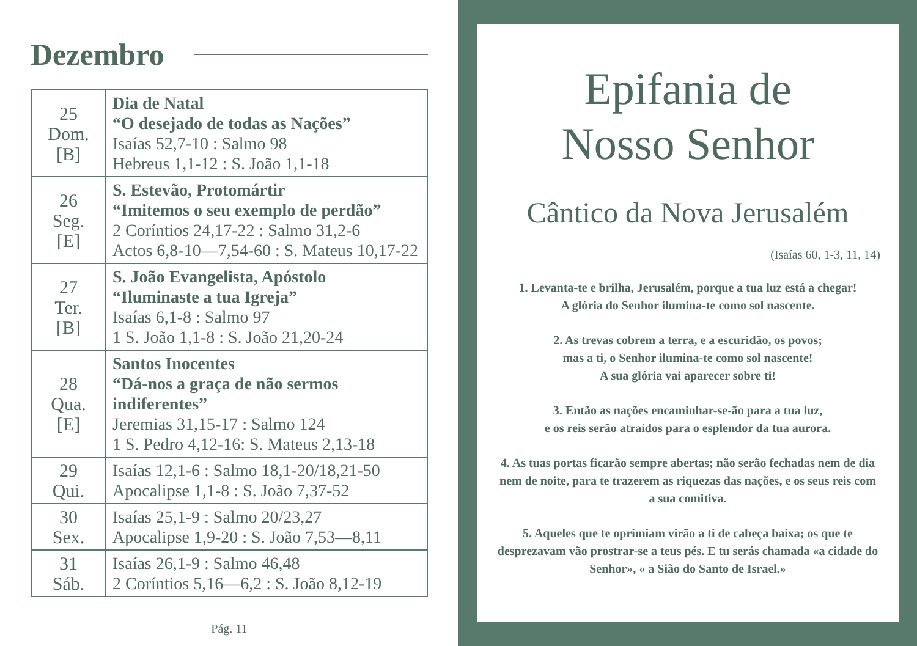Dezembro
| 25 Dom. [B] | Dia de Natal “O desejado de todas as Nações” Isaías 52,7-10 : Salmo 98 Hebreus 1,1-12 : S. João 1,1-18 |
| 26 Seg. [E] | S. Estevão, Protomártir “Imitemos o seu exemplo de perdão” 2 Coríntios 24,17-22 : Salmo 31,2-6 Actos 6,8-10—7,54-60 : S. Mateus 10,17-22 |
| 27 Ter. [B] | S. João Evangelista, Apóstolo “Iluminaste a tua Igreja” Isaías 6,1-8 : Salmo 97 1 S. João 1,1-8 : S. João 21,20-24 |
| 28 Qua. [E] | Santos Inocentes “Dá-nos a graça de não sermos indiferentes” Jeremias 31,15-17 : Salmo 124 1 S. Pedro 4,12-16: S. Mateus 2,13-18 |
| 29 Qui. | Isaías 12,1-6 : Salmo 18,1-20/18,21-50 Apocalipse 1,1-8 : S. João 7,37-52 |
| 30 Sex. | Isaías 25,1-9 : Salmo 20/23,27 Apocalipse 1,9-20 : S. João 7,53—8,11 |
| 31 Sáb. | Isaías 26,1-9 : Salmo 46,48 2 Coríntios 5,16—6,2 : S. João 8,12-19 |
Pág. 11
Epifania de
Nosso Senhor
Cântico da Nova Jerusalém
(Isaías 60, 1-3, 11, 14)
1. Levanta-te e brilha, Jerusalém, porque a tua luz está a chegar!
A glória do Senhor ilumina-te como sol nascente.
2. As trevas cobrem a terra, e a escuridão, os povos;
mas a ti, o Senhor ilumina-te como sol nascente!
A sua glória vai aparecer sobre ti!
3. Então as nações encaminhar-se-ão para a tua luz,
e os reis serão atraídos para o esplendor da tua aurora.
4. As tuas portas ficarão sempre abertas; não serão fechadas nem de dia nem de noite, para te trazerem as riquezas das nações, e os seus reis com a sua comitiva.
5. Aqueles que te oprimiam virão a ti de cabeça baixa; os que te desprezavam vão prostrar-se a teus pés. E tu serás chamada «a cidade do Senhor», « a Sião do Santo de Israel.»